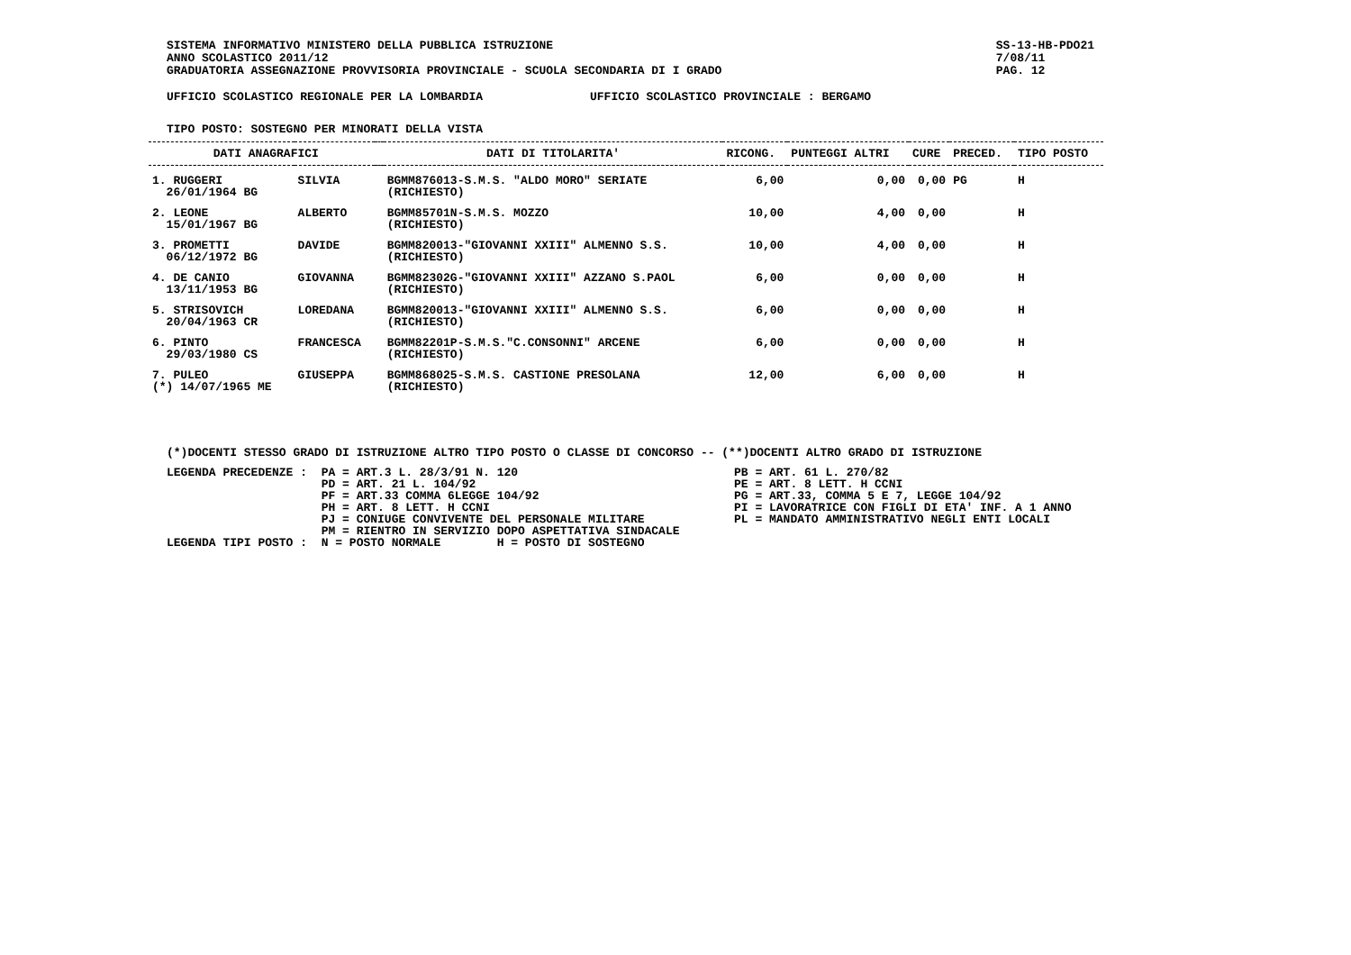SISTEMA INFORMATIVO MINISTERO DELLA PUBBLICA ISTRUZIONE
ANNO SCOLASTICO 2011/12
GRADUATORIA ASSEGNAZIONE PROVVISORIA PROVINCIALE - SCUOLA SECONDARIA DI I GRADO
SS-13-HB-PDO21
7/08/11
PAG. 12
UFFICIO SCOLASTICO REGIONALE PER LA LOMBARDIA UFFICIO SCOLASTICO PROVINCIALE : BERGAMO
TIPO POSTO: SOSTEGNO PER MINORATI DELLA VISTA
| DATI ANAGRAFICI | | | DATI DI TITOLARITA' | RICONG. | PUNTEGGI ALTRI | CURE | PRECED. | TIPO POSTO |
| --- | --- | --- | --- | --- | --- | --- | --- | --- |
| 1. RUGGERI 26/01/1964 BG | SILVIA | | BGMM876013-S.M.S. "ALDO MORO" SERIATE (RICHIESTO) | 6,00 | 0,00 | 0,00 | PG | H |
| 2. LEONE 15/01/1967 BG | ALBERTO | | BGMM85701N-S.M.S. MOZZO (RICHIESTO) | 10,00 | 4,00 | 0,00 | | H |
| 3. PROMETTI 06/12/1972 BG | DAVIDE | | BGMM820013-"GIOVANNI XXIII" ALMENNO S.S. (RICHIESTO) | 10,00 | 4,00 | 0,00 | | H |
| 4. DE CANIO 13/11/1953 BG | GIOVANNA | | BGMM82302G-"GIOVANNI XXIII" AZZANO S.PAOL (RICHIESTO) | 6,00 | 0,00 | 0,00 | | H |
| 5. STRISOVICH 20/04/1963 CR | LOREDANA | | BGMM820013-"GIOVANNI XXIII" ALMENNO S.S. (RICHIESTO) | 6,00 | 0,00 | 0,00 | | H |
| 6. PINTO 29/03/1980 CS | FRANCESCA | | BGMM82201P-S.M.S."C.CONSONNI" ARCENE (RICHIESTO) | 6,00 | 0,00 | 0,00 | | H |
| 7. PULEO (*) 14/07/1965 ME | GIUSEPPA | | BGMM868025-S.M.S. CASTIONE PRESOLANA (RICHIESTO) | 12,00 | 6,00 | 0,00 | | H |
(*)DOCENTI STESSO GRADO DI ISTRUZIONE ALTRO TIPO POSTO O CLASSE DI CONCORSO -- (**)DOCENTI ALTRO GRADO DI ISTRUZIONE
LEGENDA PRECEDENZE :  PA = ART.3 L. 28/3/91 N. 120
                      PD = ART. 21 L. 104/92
                      PF = ART.33 COMMA 6LEGGE 104/92
                      PH = ART. 8 LETT. H CCNI
                      PJ = CONIUGE CONVIVENTE DEL PERSONALE MILITARE
                      PM = RIENTRO IN SERVIZIO DOPO ASPETTATIVA SINDACALE
LEGENDA TIPI POSTO :  N = POSTO NORMALE        H = POSTO DI SOSTEGNO
PB = ART. 61 L. 270/82
PE = ART. 8 LETT. H CCNI
PG = ART.33, COMMA 5 E 7, LEGGE 104/92
PI = LAVORATRICE CON FIGLI DI ETA' INF. A 1 ANNO
PL = MANDATO AMMINISTRATIVO NEGLI ENTI LOCALI